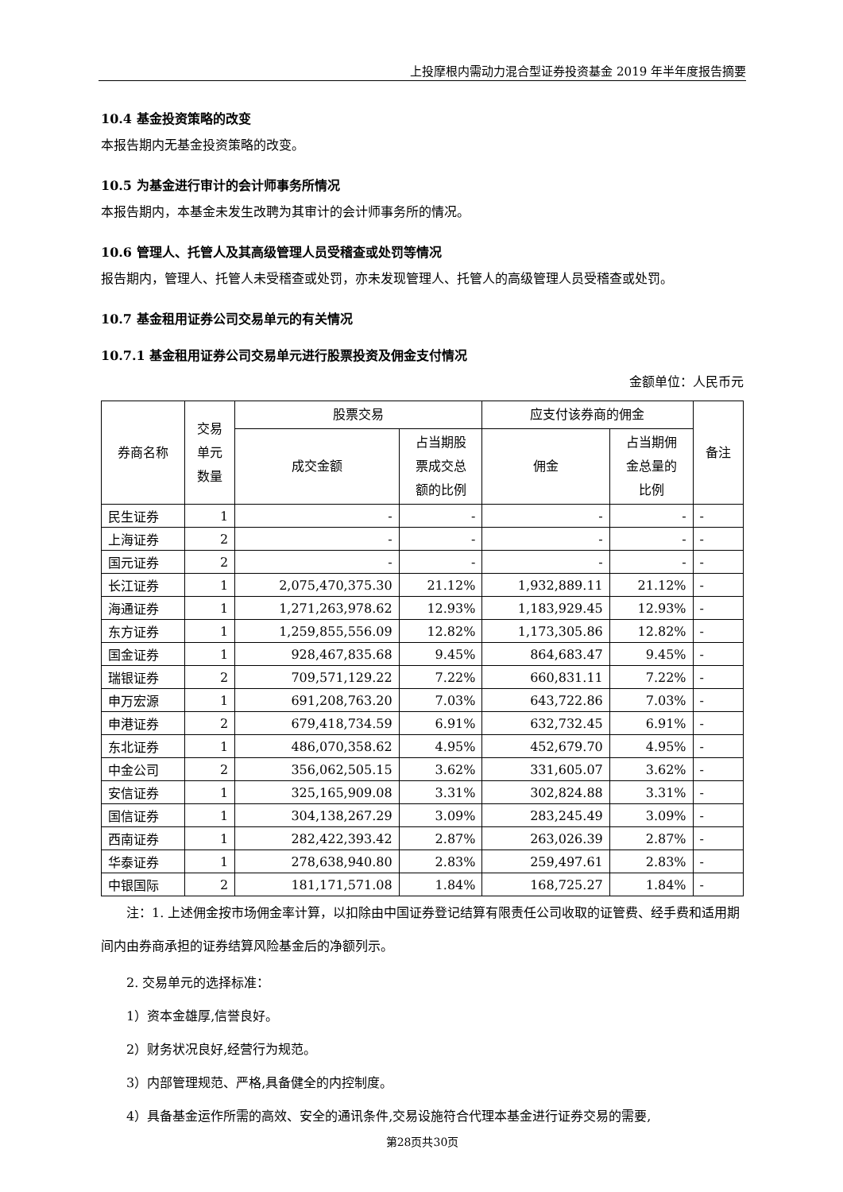上投摩根内需动力混合型证券投资基金 2019 年半年度报告摘要
10.4 基金投资策略的改变
本报告期内无基金投资策略的改变。
10.5 为基金进行审计的会计师事务所情况
本报告期内，本基金未发生改聘为其审计的会计师事务所的情况。
10.6 管理人、托管人及其高级管理人员受稽查或处罚等情况
报告期内，管理人、托管人未受稽查或处罚，亦未发现管理人、托管人的高级管理人员受稽查或处罚。
10.7 基金租用证券公司交易单元的有关情况
10.7.1 基金租用证券公司交易单元进行股票投资及佣金支付情况
金额单位：人民币元
| 券商名称 | 交易 单元 数量 | 股票交易 | | 应支付该券商的佣金 | | 备注 |
| --- | --- | --- | --- | --- | --- | --- |
| | | 成交金额 | 占当期股 票成交总 额的比例 | 佣金 | 占当期佣 金总量的 比例 | |
| 民生证券 | 1 | - | - | - | - | - |
| 上海证券 | 2 | - | - | - | - | - |
| 国元证券 | 2 | - | - | - | - | - |
| 长江证券 | 1 | 2,075,470,375.30 | 21.12% | 1,932,889.11 | 21.12% | - |
| 海通证券 | 1 | 1,271,263,978.62 | 12.93% | 1,183,929.45 | 12.93% | - |
| 东方证券 | 1 | 1,259,855,556.09 | 12.82% | 1,173,305.86 | 12.82% | - |
| 国金证券 | 1 | 928,467,835.68 | 9.45% | 864,683.47 | 9.45% | - |
| 瑞银证券 | 2 | 709,571,129.22 | 7.22% | 660,831.11 | 7.22% | - |
| 申万宏源 | 1 | 691,208,763.20 | 7.03% | 643,722.86 | 7.03% | - |
| 申港证券 | 2 | 679,418,734.59 | 6.91% | 632,732.45 | 6.91% | - |
| 东北证券 | 1 | 486,070,358.62 | 4.95% | 452,679.70 | 4.95% | - |
| 中金公司 | 2 | 356,062,505.15 | 3.62% | 331,605.07 | 3.62% | - |
| 安信证券 | 1 | 325,165,909.08 | 3.31% | 302,824.88 | 3.31% | - |
| 国信证券 | 1 | 304,138,267.29 | 3.09% | 283,245.49 | 3.09% | - |
| 西南证券 | 1 | 282,422,393.42 | 2.87% | 263,026.39 | 2.87% | - |
| 华泰证券 | 1 | 278,638,940.80 | 2.83% | 259,497.61 | 2.83% | - |
| 中银国际 | 2 | 181,171,571.08 | 1.84% | 168,725.27 | 1.84% | - |
注：1. 上述佣金按市场佣金率计算，以扣除由中国证券登记结算有限责任公司收取的证管费、经手费和适用期间内由券商承担的证券结算风险基金后的净额列示。
2. 交易单元的选择标准：
1）资本金雄厚,信誉良好。
2）财务状况良好,经营行为规范。
3）内部管理规范、严格,具备健全的内控制度。
4）具备基金运作所需的高效、安全的通讯条件,交易设施符合代理本基金进行证券交易的需要,
第28页共30页